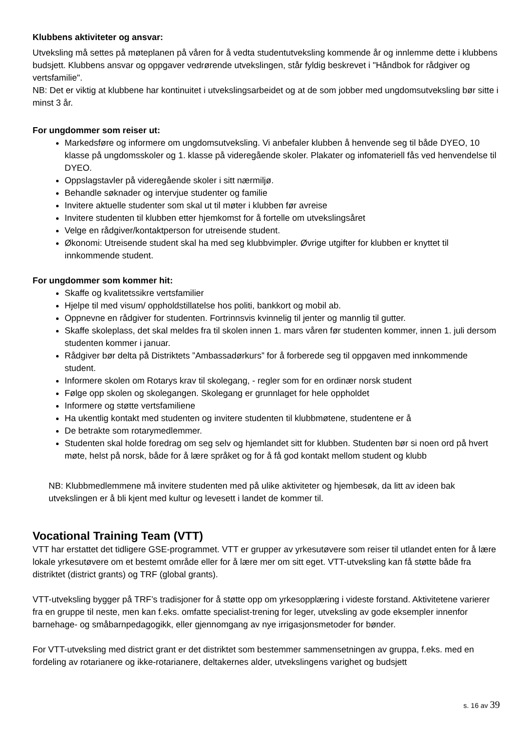Klubbens aktiviteter og ansvar:
Utveksling må settes på møteplanen på våren for å vedta studentutveksling kommende år og innlemme dette i klubbens budsjett. Klubbens ansvar og oppgaver vedrørende utvekslingen, står fyldig beskrevet i "Håndbok for rådgiver og vertsfamilie".
NB: Det er viktig at klubbene har kontinuitet i utvekslingsarbeidet og at de som jobber med ungdomsutveksling bør sitte i minst 3 år.
For ungdommer som reiser ut:
Markedsføre og informere om ungdomsutveksling. Vi anbefaler klubben å henvende seg til både DYEO, 10 klasse på ungdomsskoler og 1. klasse på videregående skoler. Plakater og infomateriell fås ved henvendelse til DYEO.
Oppslagstavler på videregående skoler i sitt nærmiljø.
Behandle søknader og intervjue studenter og familie
Invitere aktuelle studenter som skal ut til møter i klubben før avreise
Invitere studenten til klubben etter hjemkomst for å fortelle om utvekslingsåret
Velge en rådgiver/kontaktperson for utreisende student.
Økonomi: Utreisende student skal ha med seg klubbvimpler. Øvrige utgifter for klubben er knyttet til innkommende student.
For ungdommer som kommer hit:
Skaffe og kvalitetssikre vertsfamilier
Hjelpe til med visum/ oppholdstillatelse hos politi, bankkort og mobil ab.
Oppnevne en rådgiver for studenten. Fortrinnsvis kvinnelig til jenter og mannlig til gutter.
Skaffe skoleplass, det skal meldes fra til skolen innen 1. mars våren før studenten kommer, innen 1. juli dersom studenten kommer i januar.
Rådgiver bør delta på Distriktets ”Ambassadørkurs” for å forberede seg til oppgaven med innkommende student.
Informere skolen om Rotarys krav til skolegang, - regler som for en ordinær norsk student
Følge opp skolen og skolegangen. Skolegang er grunnlaget for hele oppholdet
Informere og støtte vertsfamiliene
Ha ukentlig kontakt med studenten og invitere studenten til klubbmøtene, studentene er å
De betrakte som rotarymedlemmer.
Studenten skal holde foredrag om seg selv og hjemlandet sitt for klubben. Studenten bør si noen ord på hvert møte, helst på norsk, både for å lære språket og for å få god kontakt mellom student og klubb
NB: Klubbmedlemmene må invitere studenten med på ulike aktiviteter og hjembesøk, da litt av ideen bak utvekslingen er å bli kjent med kultur og levesett i landet de kommer til.
Vocational Training Team (VTT)
VTT har erstattet det tidligere GSE-programmet. VTT er grupper av yrkesutøvere som reiser til utlandet enten for å lære lokale yrkesutøvere om et bestemt område eller for å lære mer om sitt eget. VTT-utveksling kan få støtte både fra distriktet (district grants) og TRF (global grants).
VTT-utveksling bygger på TRF’s tradisjoner for å støtte opp om yrkesopplæring i videste forstand. Aktivitetene varierer fra en gruppe til neste, men kan f.eks. omfatte specialist-trening for leger, utveksling av gode eksempler innenfor barnehage- og småbarnpedagogikk, eller gjennomgang av nye irrigasjonsmetoder for bønder.
For VTT-utveksling med district grant er det distriktet som bestemmer sammensetningen av gruppa, f.eks. med en fordeling av rotarianere og ikke-rotarianere, deltakernes alder, utvekslingens varighet og budsjett
s. 16 av 39